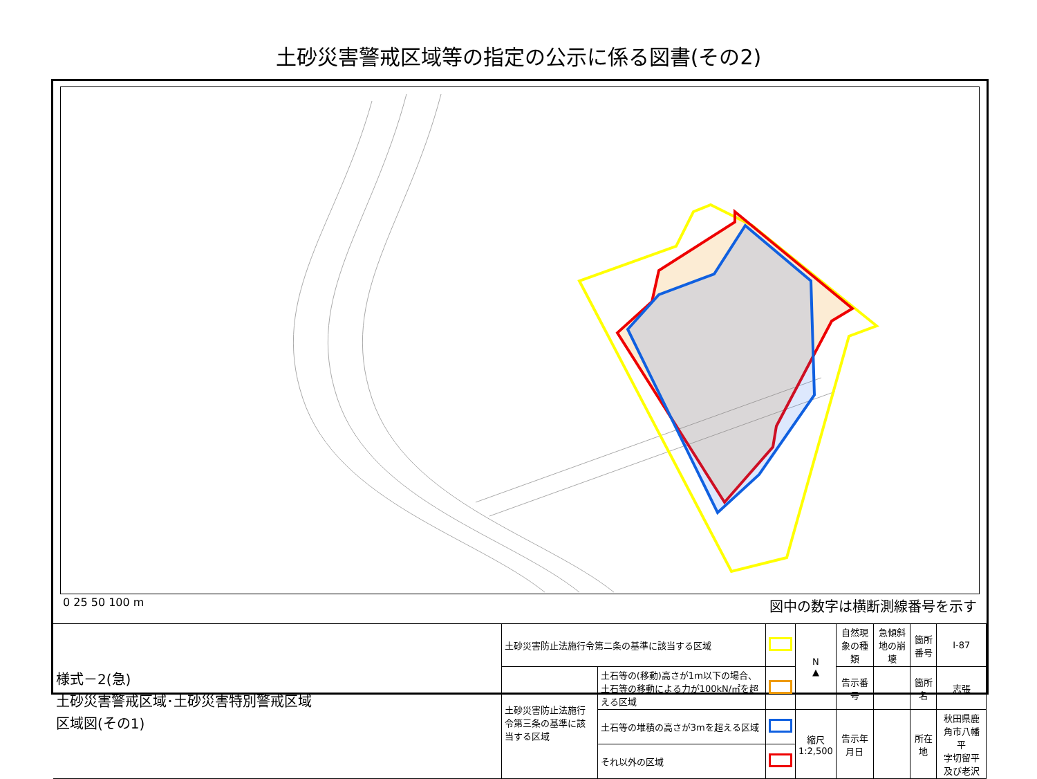土砂災害警戒区域等の指定の公示に係る図書(その2)
0 25 50 100 m 図中の数字は横断測線番号を示す
| 様式－2(急) 土砂災害警戒区域･土砂災害特別警戒区域 区域図(その1) | 土砂災害防止法施行令第二条の基準に該当する区域 | | | N ▲ | 自然現象の種類 | 急傾斜地の崩壊 | 箇所番号 | Ⅰ-87 |
| | 土砂災害防止法施行令第三条の基準に該当する区域 | 土石等の(移動)高さが1m以下の場合、土石等の移動による力が100kN/㎡を超える区域 | | | 告示番号 | | 箇所名 | 志張 |
| | | 土石等の堆積の高さが3mを超える区域 | | 縮尺 1:2,500 | 告示年月日 | | 所在地 | 秋田県鹿角市八幡平 字切留平及び老沢 |
| | | それ以外の区域 | | | | | | |